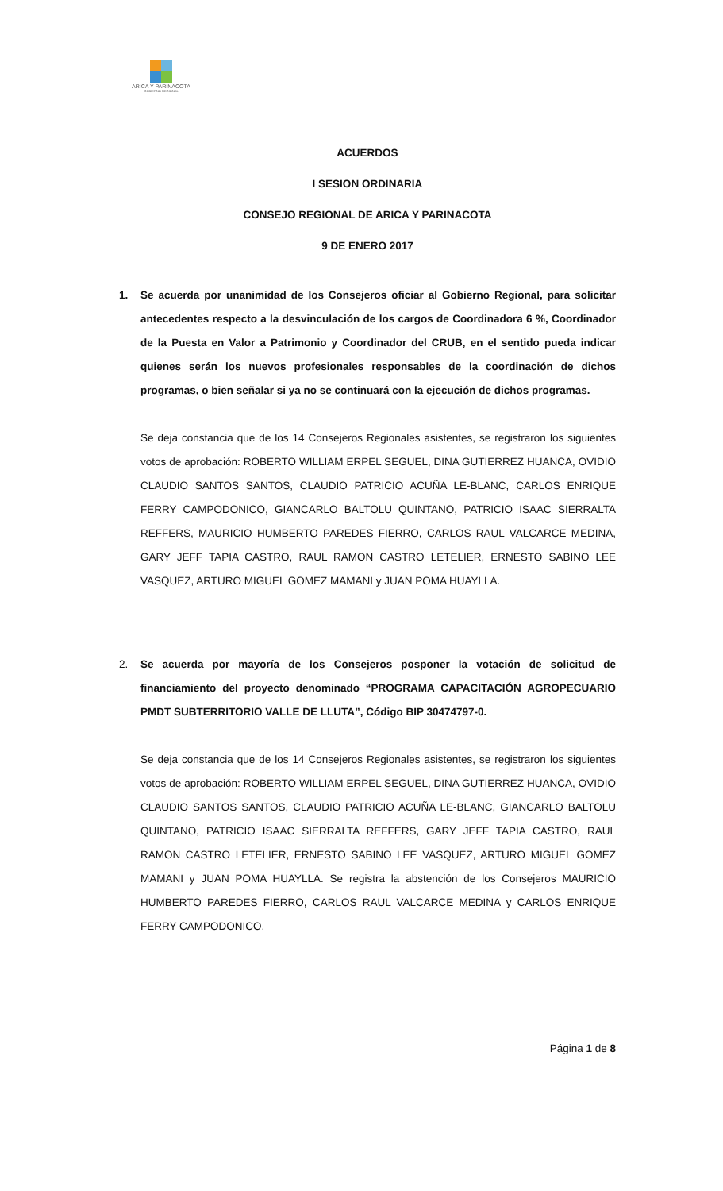ARICA Y PARINACOTA
GOBIERNO REGIONAL
ACUERDOS
I SESION ORDINARIA
CONSEJO REGIONAL DE ARICA Y PARINACOTA
9 DE ENERO 2017
1. Se acuerda por unanimidad de los Consejeros oficiar al Gobierno Regional, para solicitar antecedentes respecto a la desvinculación de los cargos de Coordinadora 6 %, Coordinador de la Puesta en Valor a Patrimonio y Coordinador del CRUB, en el sentido pueda indicar quienes serán los nuevos profesionales responsables de la coordinación de dichos programas, o bien señalar si ya no se continuará con la ejecución de dichos programas.
Se deja constancia que de los 14 Consejeros Regionales asistentes, se registraron los siguientes votos de aprobación: ROBERTO WILLIAM ERPEL SEGUEL, DINA GUTIERREZ HUANCA, OVIDIO CLAUDIO SANTOS SANTOS, CLAUDIO PATRICIO ACUÑA LE-BLANC, CARLOS ENRIQUE FERRY CAMPODONICO, GIANCARLO BALTOLU QUINTANO, PATRICIO ISAAC SIERRALTA REFFERS, MAURICIO HUMBERTO PAREDES FIERRO, CARLOS RAUL VALCARCE MEDINA, GARY JEFF TAPIA CASTRO, RAUL RAMON CASTRO LETELIER, ERNESTO SABINO LEE VASQUEZ, ARTURO MIGUEL GOMEZ MAMANI y JUAN POMA HUAYLLA.
2. Se acuerda por mayoría de los Consejeros posponer la votación de solicitud de financiamiento del proyecto denominado “PROGRAMA CAPACITACIÓN AGROPECUARIO PMDT SUBTERRITORIO VALLE DE LLUTA”, Código BIP 30474797-0.
Se deja constancia que de los 14 Consejeros Regionales asistentes, se registraron los siguientes votos de aprobación: ROBERTO WILLIAM ERPEL SEGUEL, DINA GUTIERREZ HUANCA, OVIDIO CLAUDIO SANTOS SANTOS, CLAUDIO PATRICIO ACUÑA LE-BLANC, GIANCARLO BALTOLU QUINTANO, PATRICIO ISAAC SIERRALTA REFFERS, GARY JEFF TAPIA CASTRO, RAUL RAMON CASTRO LETELIER, ERNESTO SABINO LEE VASQUEZ, ARTURO MIGUEL GOMEZ MAMANI y JUAN POMA HUAYLLA. Se registra la abstención de los Consejeros MAURICIO HUMBERTO PAREDES FIERRO, CARLOS RAUL VALCARCE MEDINA y CARLOS ENRIQUE FERRY CAMPODONICO.
Página 1 de 8